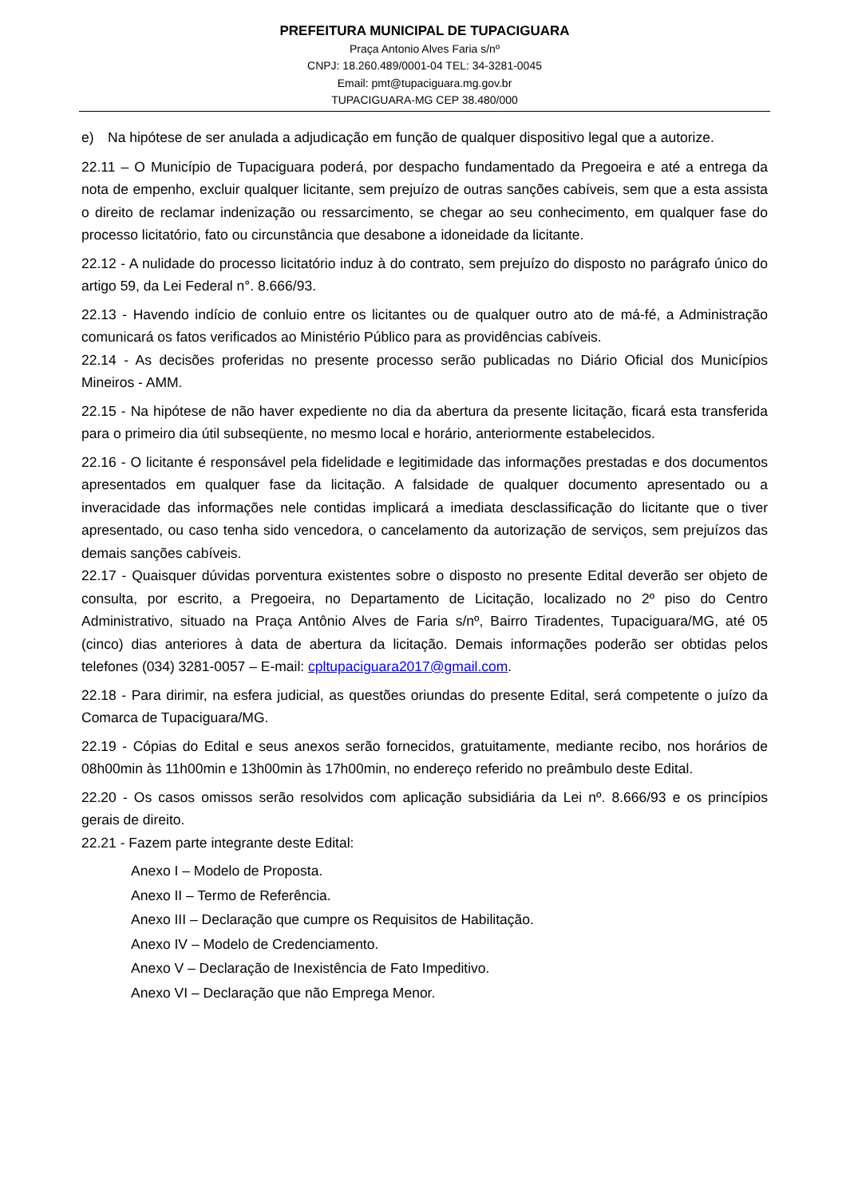PREFEITURA MUNICIPAL DE TUPACIGUARA
Praça Antonio Alves Faria s/nº
CNPJ: 18.260.489/0001-04 TEL: 34-3281-0045
Email: pmt@tupaciguara.mg.gov.br
TUPACIGUARA-MG CEP 38.480/000
e) Na hipótese de ser anulada a adjudicação em função de qualquer dispositivo legal que a autorize.
22.11 – O Município de Tupaciguara poderá, por despacho fundamentado da Pregoeira e até a entrega da nota de empenho, excluir qualquer licitante, sem prejuízo de outras sanções cabíveis, sem que a esta assista o direito de reclamar indenização ou ressarcimento, se chegar ao seu conhecimento, em qualquer fase do processo licitatório, fato ou circunstância que desabone a idoneidade da licitante.
22.12 - A nulidade do processo licitatório induz à do contrato, sem prejuízo do disposto no parágrafo único do artigo 59, da Lei Federal n°. 8.666/93.
22.13 - Havendo indício de conluio entre os licitantes ou de qualquer outro ato de má-fé, a Administração comunicará os fatos verificados ao Ministério Público para as providências cabíveis.
22.14 - As decisões proferidas no presente processo serão publicadas no Diário Oficial dos Municípios Mineiros - AMM.
22.15 - Na hipótese de não haver expediente no dia da abertura da presente licitação, ficará esta transferida para o primeiro dia útil subseqüente, no mesmo local e horário, anteriormente estabelecidos.
22.16 - O licitante é responsável pela fidelidade e legitimidade das informações prestadas e dos documentos apresentados em qualquer fase da licitação. A falsidade de qualquer documento apresentado ou a inveracidade das informações nele contidas implicará a imediata desclassificação do licitante que o tiver apresentado, ou caso tenha sido vencedora, o cancelamento da autorização de serviços, sem prejuízos das demais sanções cabíveis.
22.17 - Quaisquer dúvidas porventura existentes sobre o disposto no presente Edital deverão ser objeto de consulta, por escrito, a Pregoeira, no Departamento de Licitação, localizado no 2º piso do Centro Administrativo, situado na Praça Antônio Alves de Faria s/nº, Bairro Tiradentes, Tupaciguara/MG, até 05 (cinco) dias anteriores à data de abertura da licitação. Demais informações poderão ser obtidas pelos telefones (034) 3281-0057 – E-mail: cpltupaciguara2017@gmail.com.
22.18 - Para dirimir, na esfera judicial, as questões oriundas do presente Edital, será competente o juízo da Comarca de Tupaciguara/MG.
22.19 - Cópias do Edital e seus anexos serão fornecidos, gratuitamente, mediante recibo, nos horários de 08h00min às 11h00min e 13h00min às 17h00min, no endereço referido no preâmbulo deste Edital.
22.20 - Os casos omissos serão resolvidos com aplicação subsidiária da Lei nº. 8.666/93 e os princípios gerais de direito.
22.21 - Fazem parte integrante deste Edital:
Anexo I – Modelo de Proposta.
Anexo II – Termo de Referência.
Anexo III – Declaração que cumpre os Requisitos de Habilitação.
Anexo IV – Modelo de Credenciamento.
Anexo V – Declaração de Inexistência de Fato Impeditivo.
Anexo VI – Declaração que não Emprega Menor.